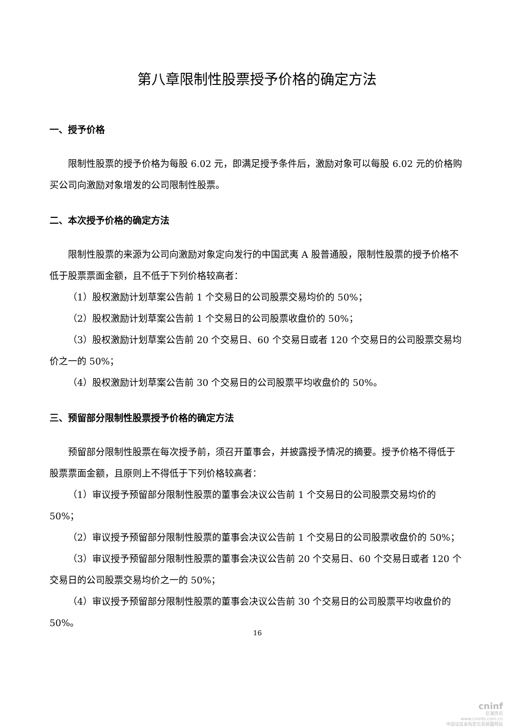第八章限制性股票授予价格的确定方法
一、授予价格
限制性股票的授予价格为每股 6.02 元，即满足授予条件后，激励对象可以每股 6.02 元的价格购买公司向激励对象增发的公司限制性股票。
二、本次授予价格的确定方法
限制性股票的来源为公司向激励对象定向发行的中国武夷 A 股普通股，限制性股票的授予价格不低于股票票面金额，且不低于下列价格较高者：
（1）股权激励计划草案公告前 1 个交易日的公司股票交易均价的 50%；
（2）股权激励计划草案公告前 1 个交易日的公司股票收盘价的 50%；
（3）股权激励计划草案公告前 20 个交易日、60 个交易日或者 120 个交易日的公司股票交易均价之一的 50%；
（4）股权激励计划草案公告前 30 个交易日的公司股票平均收盘价的 50%。
三、预留部分限制性股票授予价格的确定方法
预留部分限制性股票在每次授予前，须召开董事会，并披露授予情况的摘要。授予价格不得低于股票票面金额，且原则上不得低于下列价格较高者：
（1）审议授予预留部分限制性股票的董事会决议公告前 1 个交易日的公司股票交易均价的 50%；
（2）审议授予预留部分限制性股票的董事会决议公告前 1 个交易日的公司股票收盘价的 50%；
（3）审议授予预留部分限制性股票的董事会决议公告前 20 个交易日、60 个交易日或者 120 个交易日的公司股票交易均价之一的 50%；
（4）审议授予预留部分限制性股票的董事会决议公告前 30 个交易日的公司股票平均收盘价的 50%。
16
cninf
巨潮资讯
www.cninfo.com.cn
中国证监会指定信息披露网站